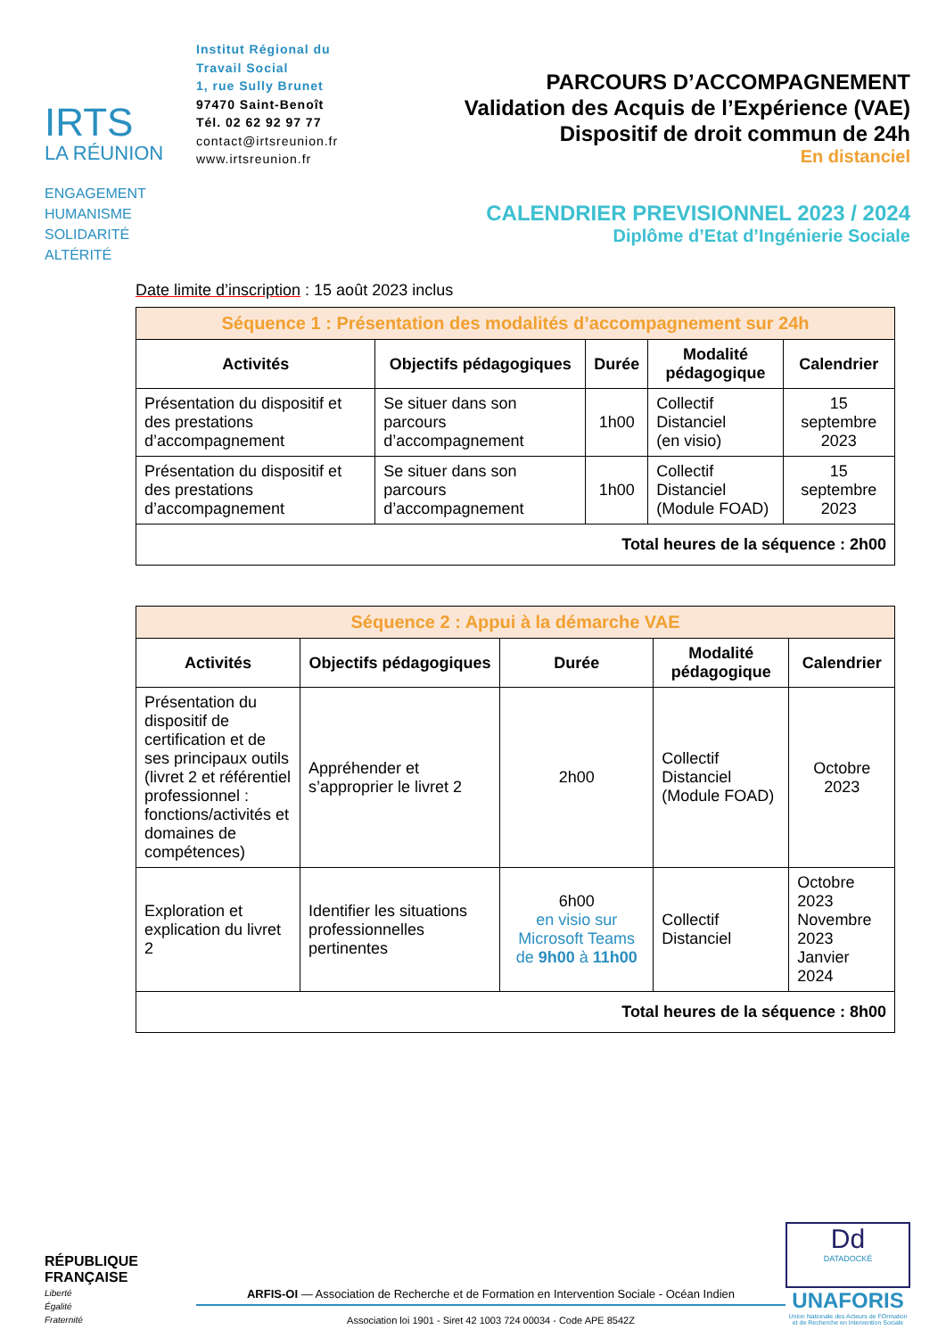IRTS
LA RÉUNION
ENGAGEMENT
HUMANISME
SOLIDARITÉ
ALTÉRITÉ
Institut Régional du Travail Social
1, rue Sully Brunet
97470 Saint-Benoît
Tél. 02 62 92 97 77
contact@irtsreunion.fr
www.irtsreunion.fr
PARCOURS D’ACCOMPAGNEMENT
Validation des Acquis de l’Expérience (VAE)
Dispositif de droit commun de 24h
En distanciel
CALENDRIER PREVISIONNEL 2023 / 2024
Diplôme d’Etat d’Ingénierie Sociale
Date limite d’inscription : 15 août 2023 inclus
| Séquence 1 : Présentation des modalités d’accompagnement sur 24h | | | | |
| Activités | Objectifs pédagogiques | Durée | Modalité pédagogique | Calendrier |
| Présentation du dispositif et des prestations d’accompagnement | Se situer dans son parcours d’accompagnement | 1h00 | Collectif Distanciel (en visio) | 15 septembre 2023 |
| Présentation du dispositif et des prestations d’accompagnement | Se situer dans son parcours d’accompagnement | 1h00 | Collectif Distanciel (Module FOAD) | 15 septembre 2023 |
| Total heures de la séquence : 2h00 | | | | |
| Séquence 2 : Appui à la démarche VAE | | | | |
| Activités | Objectifs pédagogiques | Durée | Modalité pédagogique | Calendrier |
| Présentation du dispositif de certification et de ses principaux outils (livret 2 et référentiel professionnel : fonctions/activités et domaines de compétences) | Appréhender et s’approprier le livret 2 | 2h00 | Collectif Distanciel (Module FOAD) | Octobre 2023 |
| Exploration et explication du livret 2 | Identifier les situations professionnelles pertinentes | 6h00 en visio sur Microsoft Teams de 9h00 à 11h00 | Collectif Distanciel | Octobre 2023 Novembre 2023 Janvier 2024 |
| Total heures de la séquence : 8h00 | | | | |
RÉPUBLIQUE
FRANÇAISE
Liberté
Égalité
Fraternité
ARFIS-OI — Association de Recherche et de Formation en Intervention Sociale - Océan Indien
Association loi 1901 - Siret 42 1003 724 00034 - Code APE 8542Z
Dd
DATADOCKÉ
UNAFORIS
Union Nationale des Acteurs de FOrmation et de Recherche en Intervention Sociale